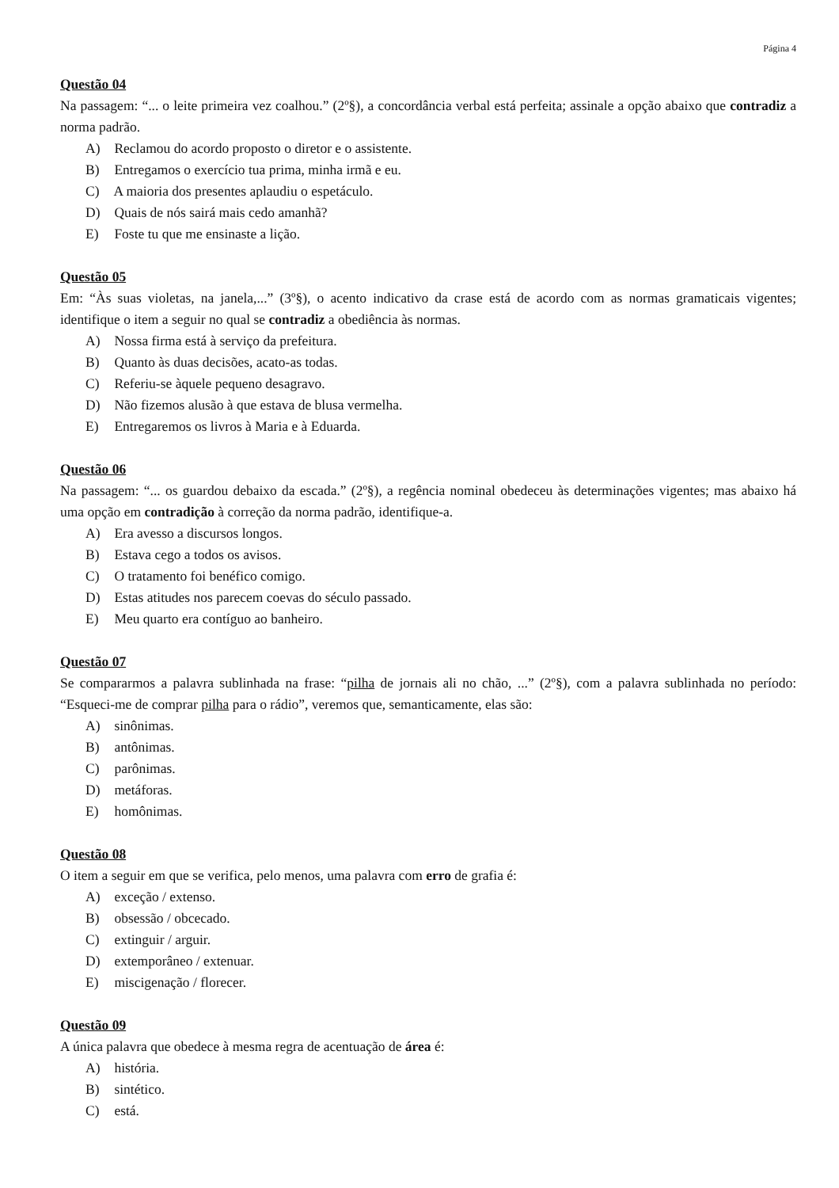Página 4
Questão 04
Na passagem: “... o leite primeira vez coalhou.” (2º§), a concordância verbal está perfeita; assinale a opção abaixo que contradiz a norma padrão.
A) Reclamou do acordo proposto o diretor e o assistente.
B) Entregamos o exercício tua prima, minha irmã e eu.
C) A maioria dos presentes aplaudiu o espetáculo.
D) Quais de nós sairá mais cedo amanhã?
E) Foste tu que me ensinaste a lição.
Questão 05
Em: “Às suas violetas, na janela,...” (3º§), o acento indicativo da crase está de acordo com as normas gramaticais vigentes; identifique o item a seguir no qual se contradiz a obediência às normas.
A) Nossa firma está à serviço da prefeitura.
B) Quanto às duas decisões, acato-as todas.
C) Referiu-se àquele pequeno desagravo.
D) Não fizemos alusão à que estava de blusa vermelha.
E) Entregaremos os livros à Maria e à Eduarda.
Questão 06
Na passagem: “... os guardou debaixo da escada.” (2º§), a regência nominal obedeceu às determinações vigentes; mas abaixo há uma opção em contradição à correção da norma padrão, identifique-a.
A) Era avesso a discursos longos.
B) Estava cego a todos os avisos.
C) O tratamento foi benéfico comigo.
D) Estas atitudes nos parecem coevas do século passado.
E) Meu quarto era contíguo ao banheiro.
Questão 07
Se compararmos a palavra sublinhada na frase: “pilha de jornais ali no chão, ...” (2º§), com a palavra sublinhada no período: “Esqueci-me de comprar pilha para o rádio”, veremos que, semanticamente, elas são:
A) sinônimas.
B) antônimas.
C) parônimas.
D) metáforas.
E) homônimas.
Questão 08
O item a seguir em que se verifica, pelo menos, uma palavra com erro de grafia é:
A) exceção / extenso.
B) obsessão / obcecado.
C) extinguir / arguir.
D) extemporâneo / extenuar.
E) miscigenação / florecer.
Questão 09
A única palavra que obedece à mesma regra de acentuação de área é:
A) história.
B) sintético.
C) está.